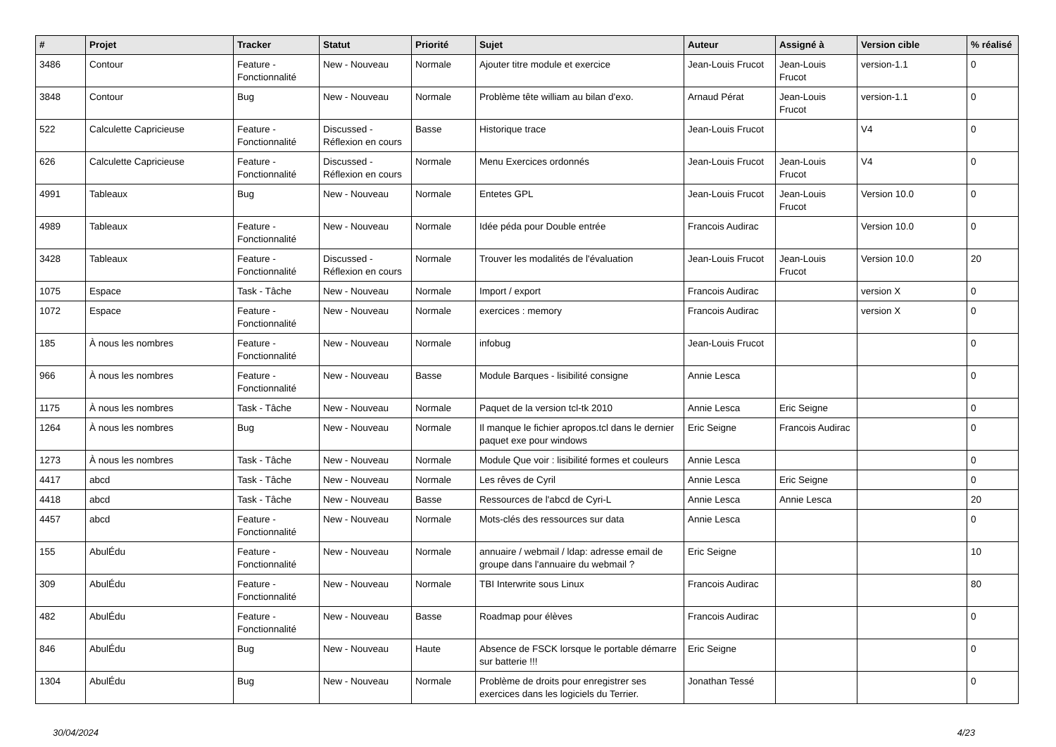| # | Projet | Tracker | Statut | Priorité | Sujet | Auteur | Assigné à | Version cible | % réalisé |
| --- | --- | --- | --- | --- | --- | --- | --- | --- | --- |
| 3486 | Contour | Feature - Fonctionnalité | New - Nouveau | Normale | Ajouter titre module et exercice | Jean-Louis Frucot | Jean-Louis Frucot | version-1.1 | 0 |
| 3848 | Contour | Bug | New - Nouveau | Normale | Problème tête william au bilan d'exo. | Arnaud Pérat | Jean-Louis Frucot | version-1.1 | 0 |
| 522 | Calculette Capricieuse | Feature - Fonctionnalité | Discussed - Réflexion en cours | Basse | Historique trace | Jean-Louis Frucot | | V4 | 0 |
| 626 | Calculette Capricieuse | Feature - Fonctionnalité | Discussed - Réflexion en cours | Normale | Menu Exercices ordonnés | Jean-Louis Frucot | Jean-Louis Frucot | V4 | 0 |
| 4991 | Tableaux | Bug | New - Nouveau | Normale | Entetes GPL | Jean-Louis Frucot | Jean-Louis Frucot | Version 10.0 | 0 |
| 4989 | Tableaux | Feature - Fonctionnalité | New - Nouveau | Normale | Idée péda pour Double entrée | Francois Audirac | | Version 10.0 | 0 |
| 3428 | Tableaux | Feature - Fonctionnalité | Discussed - Réflexion en cours | Normale | Trouver les modalités de l'évaluation | Jean-Louis Frucot | Jean-Louis Frucot | Version 10.0 | 20 |
| 1075 | Espace | Task - Tâche | New - Nouveau | Normale | Import / export | Francois Audirac | | version X | 0 |
| 1072 | Espace | Feature - Fonctionnalité | New - Nouveau | Normale | exercices : memory | Francois Audirac | | version X | 0 |
| 185 | À nous les nombres | Feature - Fonctionnalité | New - Nouveau | Normale | infobug | Jean-Louis Frucot | | | 0 |
| 966 | À nous les nombres | Feature - Fonctionnalité | New - Nouveau | Basse | Module Barques - lisibilité consigne | Annie Lesca | | | 0 |
| 1175 | À nous les nombres | Task - Tâche | New - Nouveau | Normale | Paquet de la version tcl-tk 2010 | Annie Lesca | Eric Seigne | | 0 |
| 1264 | À nous les nombres | Bug | New - Nouveau | Normale | Il manque le fichier apropos.tcl dans le dernier paquet exe pour windows | Eric Seigne | Francois Audirac | | 0 |
| 1273 | À nous les nombres | Task - Tâche | New - Nouveau | Normale | Module Que voir : lisibilité formes et couleurs | Annie Lesca | | | 0 |
| 4417 | abcd | Task - Tâche | New - Nouveau | Normale | Les rêves de Cyril | Annie Lesca | Eric Seigne | | 0 |
| 4418 | abcd | Task - Tâche | New - Nouveau | Basse | Ressources de l'abcd de Cyri-L | Annie Lesca | Annie Lesca | | 20 |
| 4457 | abcd | Feature - Fonctionnalité | New - Nouveau | Normale | Mots-clés des ressources sur data | Annie Lesca | | | 0 |
| 155 | AbulÉdu | Feature - Fonctionnalité | New - Nouveau | Normale | annuaire / webmail / ldap: adresse email de groupe dans l'annuaire du webmail ? | Eric Seigne | | | 10 |
| 309 | AbulÉdu | Feature - Fonctionnalité | New - Nouveau | Normale | TBI Interwrite sous Linux | Francois Audirac | | | 80 |
| 482 | AbulÉdu | Feature - Fonctionnalité | New - Nouveau | Basse | Roadmap pour élèves | Francois Audirac | | | 0 |
| 846 | AbulÉdu | Bug | New - Nouveau | Haute | Absence de FSCK lorsque le portable démarre sur batterie !!! | Eric Seigne | | | 0 |
| 1304 | AbulÉdu | Bug | New - Nouveau | Normale | Problème de droits pour enregistrer ses exercices dans les logiciels du Terrier. | Jonathan Tessé | | | 0 |
30/04/2024 4/23